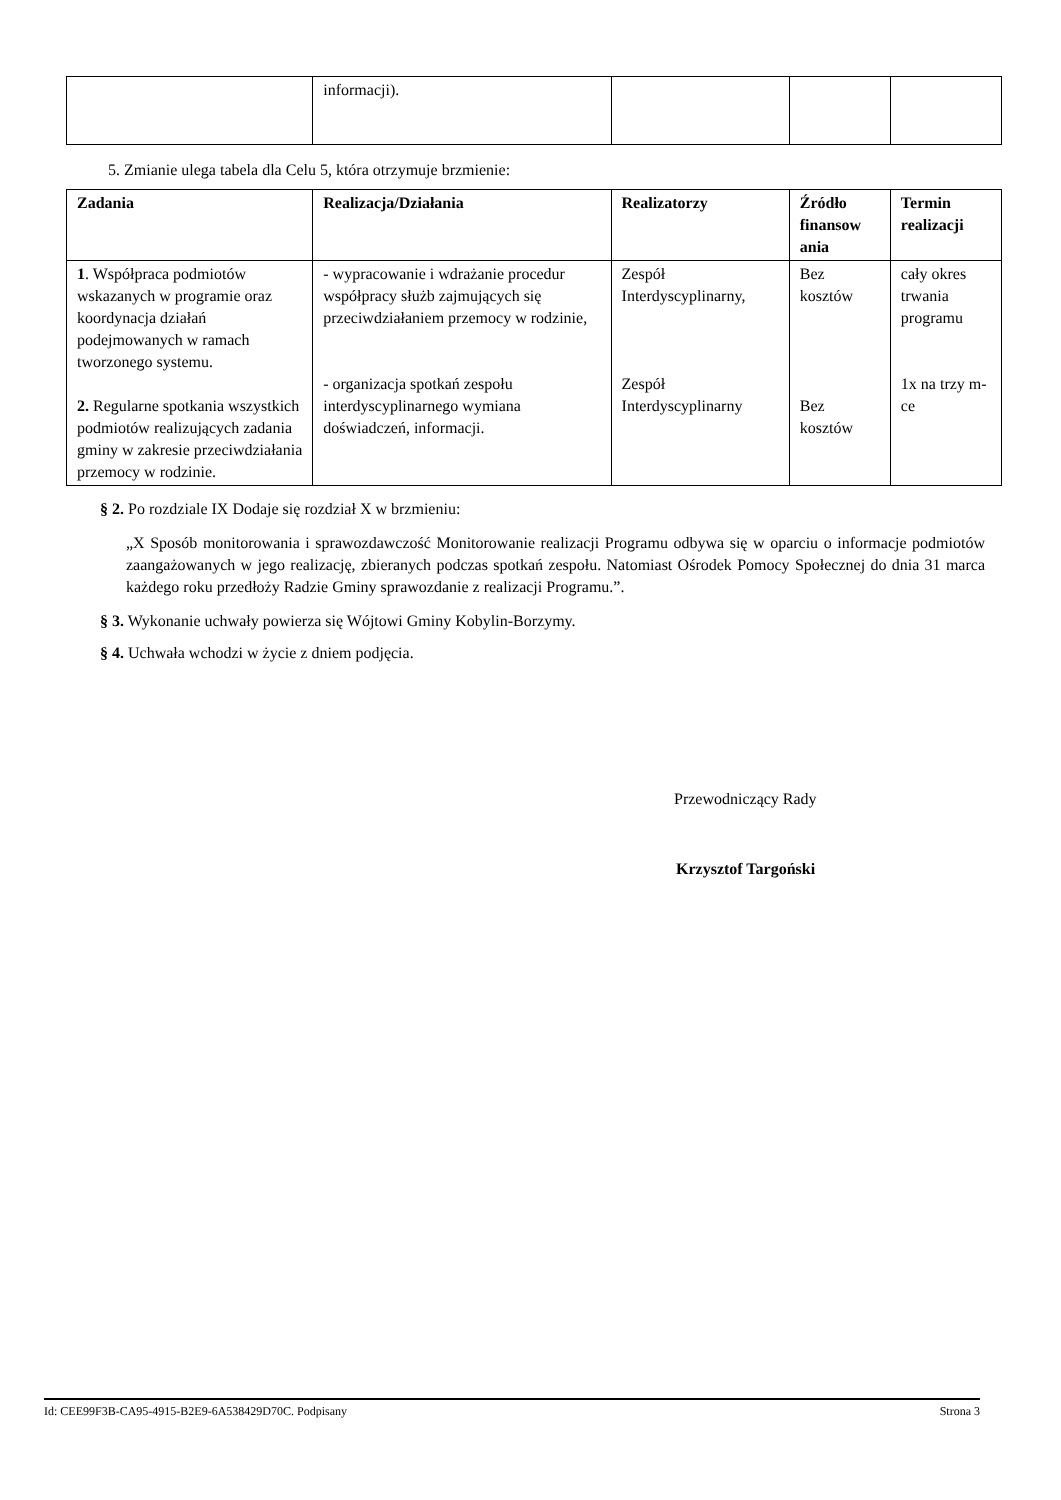| | informacji). | | | |
5. Zmianie ulega tabela dla Celu 5, która otrzymuje brzmienie:
| Zadania | Realizacja/Działania | Realizatorzy | Źródło finansow ania | Termin realizacji |
| --- | --- | --- | --- | --- |
| 1 . Współpraca podmiotów wskazanych w programie oraz koordynacja działań podejmowanych w ramach tworzonego systemu. 2. Regularne spotkania wszystkich podmiotów realizujących zadania gminy w zakresie przeciwdziałania przemocy w rodzinie. | - wypracowanie i wdrażanie procedur współpracy służb zajmujących się przeciwdziałaniem przemocy w rodzinie, - organizacja spotkań zespołu interdyscyplinarnego wymiana doświadczeń, informacji. | Zespół Interdyscyplinarny, Zespół Interdyscyplinarny | Bez kosztów Bez kosztów | cały okres trwania programu 1x na trzy m-ce |
§ 2. Po rozdziale IX Dodaje się rozdział X w brzmieniu:
„X Sposób monitorowania i sprawozdawczość Monitorowanie realizacji Programu odbywa się w oparciu o informacje podmiotów zaangażowanych w jego realizację, zbieranych podczas spotkań zespołu. Natomiast Ośrodek Pomocy Społecznej do dnia 31 marca każdego roku przedłoży Radzie Gminy sprawozdanie z realizacji Programu.”.
§ 3. Wykonanie uchwały powierza się Wójtowi Gminy Kobylin-Borzymy.
§ 4. Uchwała wchodzi w życie z dniem podjęcia.
Przewodniczący Rady
Krzysztof Targoński
Id: CEE99F3B-CA95-4915-B2E9-6A538429D70C. Podpisany Strona 3